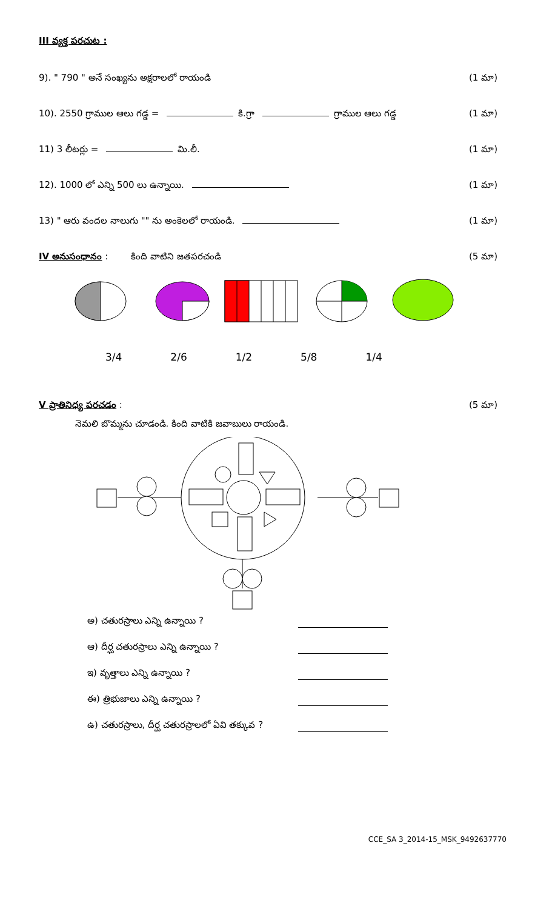III వ్యక్త పరచుట :
9). " 790 " అనే సంఖ్యను అక్షరాలలో రాయండి (1 మా)
10). 2550 గ్రాముల ఆలు గడ్డ = కి.గ్రా గ్రాముల ఆలు గడ్డ (1 మా)
11) 3 లీటర్లు = మి.లీ. (1 మా)
12). 1000 లో ఎన్ని 500 లు ఉన్నాయి. (1 మా)
13) " ఆరు వందల నాలుగు "" ను అంకెలలో రాయండి. (1 మా)
IV అనుసంధానం : కింది వాటిని జతపరచండి (5 మా)
3/4 2/6 1/2 5/8 1/4
V ప్రాతినిధ్య పరచడం : (5 మా)
నెమలి బొమ్మను చూడండి. కింది వాటికి జవాబులు రాయండి.
అ) చతురస్రాలు ఎన్ని ఉన్నాయి ?
ఆ) దీర్ఘ చతురస్రాలు ఎన్ని ఉన్నాయి ?
ఇ) వృత్తాలు ఎన్ని ఉన్నాయి ?
ఈ) త్రిభుజాలు ఎన్ని ఉన్నాయి ?
ఉ) చతురస్రాలు, దీర్ఘ చతురస్రాలలో ఏవి తక్కువ ?
CCE_SA 3_2014-15_MSK_9492637770